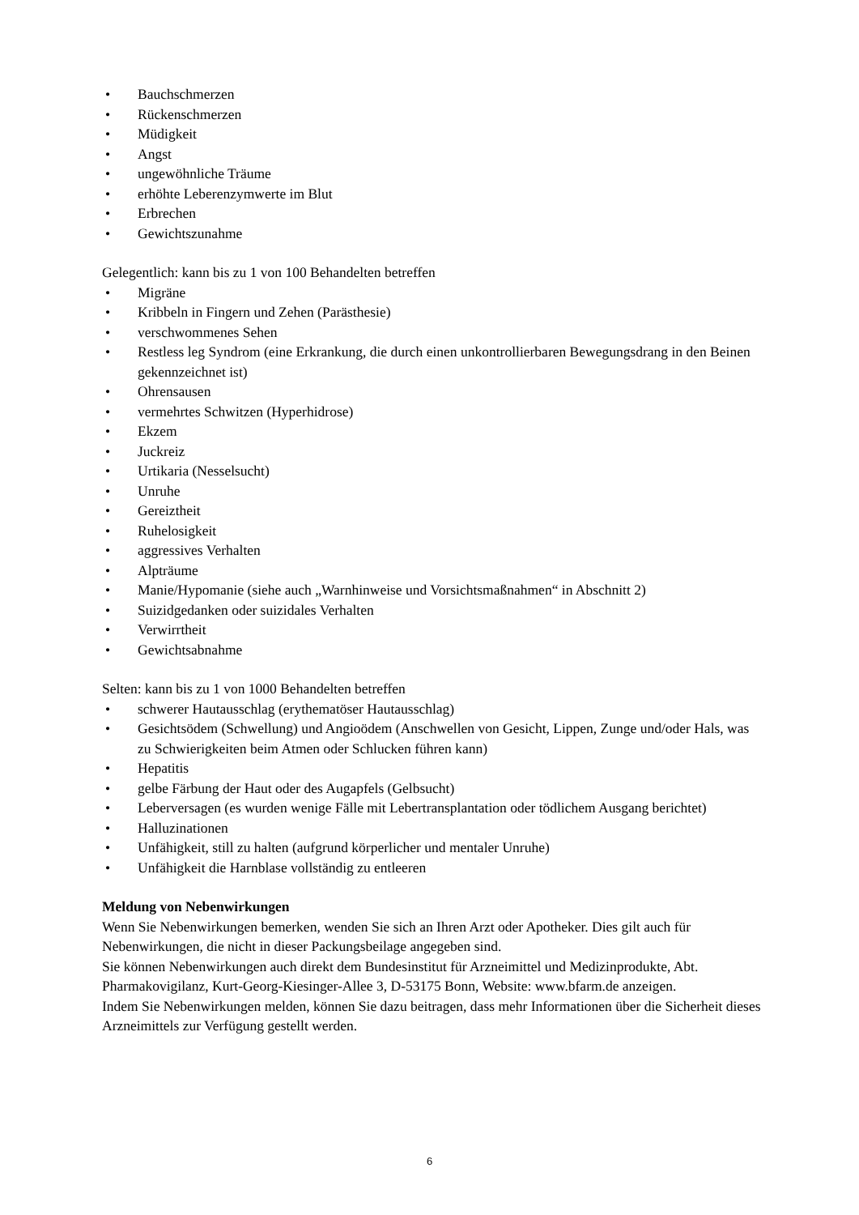• Bauchschmerzen
• Rückenschmerzen
• Müdigkeit
• Angst
• ungewöhnliche Träume
• erhöhte Leberenzymwerte im Blut
• Erbrechen
• Gewichtszunahme
Gelegentlich: kann bis zu 1 von 100 Behandelten betreffen
• Migräne
• Kribbeln in Fingern und Zehen (Parästhesie)
• verschwommenes Sehen
• Restless leg Syndrom (eine Erkrankung, die durch einen unkontrollierbaren Bewegungsdrang in den Beinen gekennzeichnet ist)
• Ohrensausen
• vermehrtes Schwitzen (Hyperhidrose)
• Ekzem
• Juckreiz
• Urtikaria (Nesselsucht)
• Unruhe
• Gereiztheit
• Ruhelosigkeit
• aggressives Verhalten
• Alpträume
• Manie/Hypomanie (siehe auch „Warnhinweise und Vorsichtsmaßnahmen“ in Abschnitt 2)
• Suizidgedanken oder suizidales Verhalten
• Verwirrtheit
• Gewichtsabnahme
Selten: kann bis zu 1 von 1000 Behandelten betreffen
• schwerer Hautausschlag (erythematöser Hautausschlag)
• Gesichtsödem (Schwellung) und Angioödem (Anschwellen von Gesicht, Lippen, Zunge und/oder Hals, was zu Schwierigkeiten beim Atmen oder Schlucken führen kann)
• Hepatitis
• gelbe Färbung der Haut oder des Augapfels (Gelbsucht)
• Leberversagen (es wurden wenige Fälle mit Lebertransplantation oder tödlichem Ausgang berichtet)
• Halluzinationen
• Unfähigkeit, still zu halten (aufgrund körperlicher und mentaler Unruhe)
• Unfähigkeit die Harnblase vollständig zu entleeren
Meldung von Nebenwirkungen
Wenn Sie Nebenwirkungen bemerken, wenden Sie sich an Ihren Arzt oder Apotheker. Dies gilt auch für Nebenwirkungen, die nicht in dieser Packungsbeilage angegeben sind.
Sie können Nebenwirkungen auch direkt dem Bundesinstitut für Arzneimittel und Medizinprodukte, Abt. Pharmakovigilanz, Kurt-Georg-Kiesinger-Allee 3, D-53175 Bonn, Website: www.bfarm.de anzeigen.
Indem Sie Nebenwirkungen melden, können Sie dazu beitragen, dass mehr Informationen über die Sicherheit dieses Arzneimittels zur Verfügung gestellt werden.
6